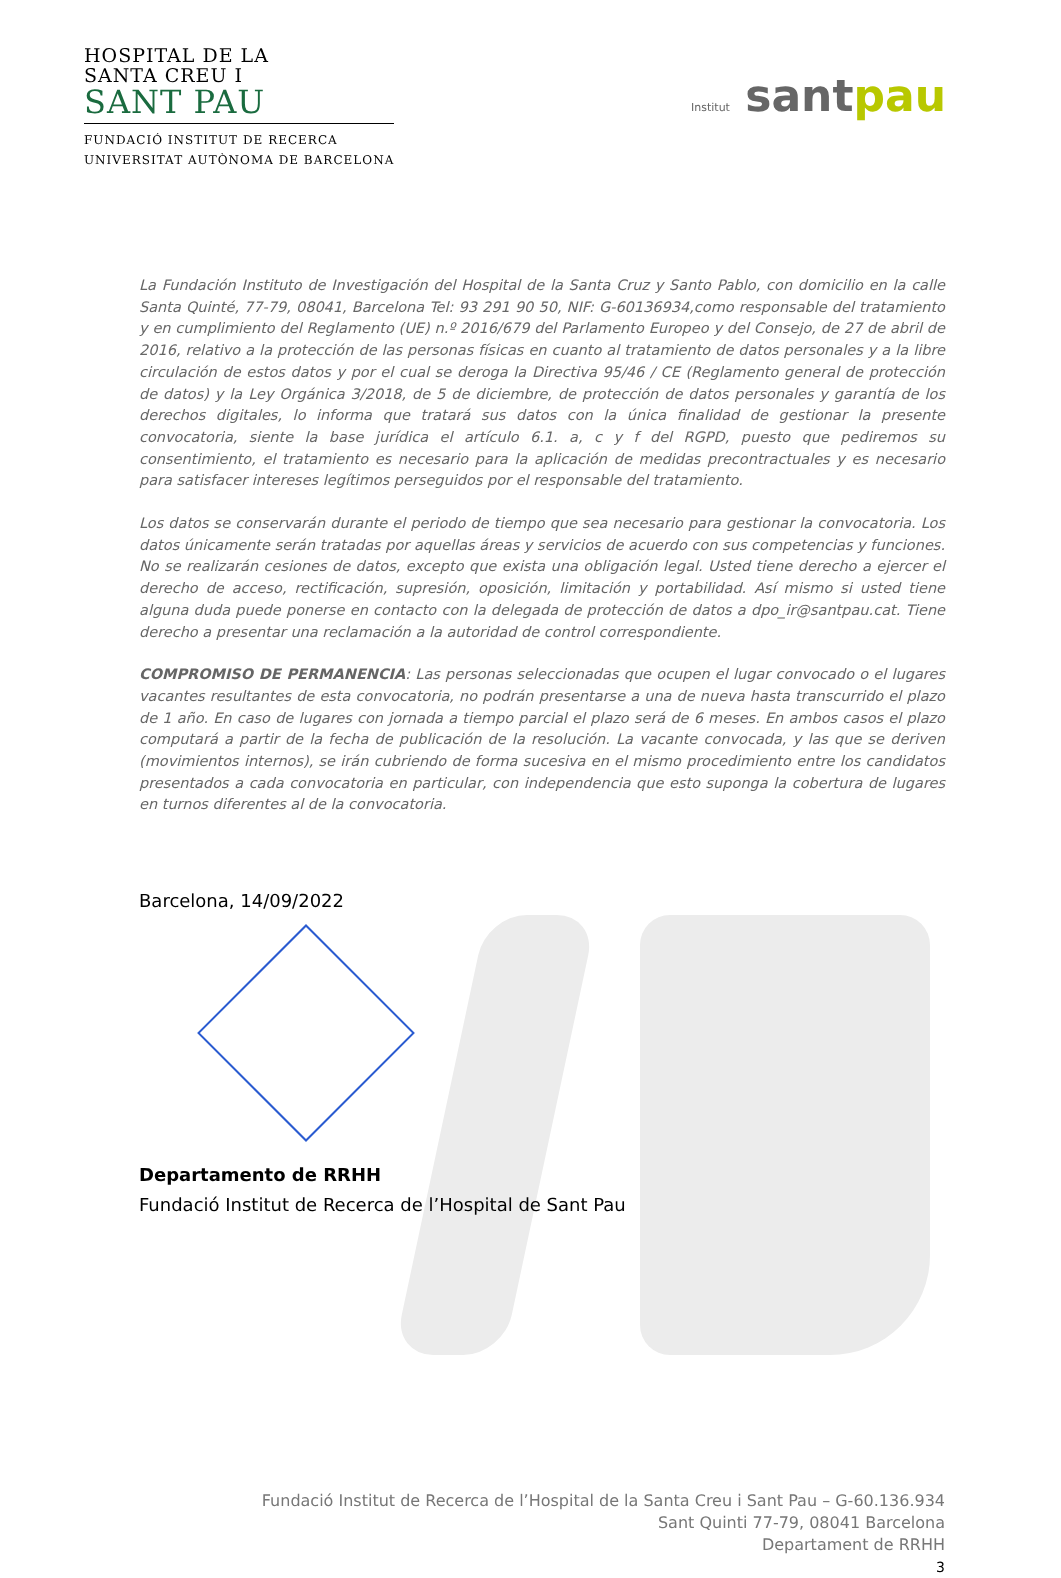HOSPITAL DE LA
SANTA CREU I
SANT PAU
FUNDACIÓ INSTITUT DE RECERCA
UNIVERSITAT AUTÒNOMA DE BARCELONA
Institut santpau
La Fundación Instituto de Investigación del Hospital de la Santa Cruz y Santo Pablo, con domicilio en la calle Santa Quinté, 77-79, 08041, Barcelona Tel: 93 291 90 50, NIF: G-60136934,como responsable del tratamiento y en cumplimiento del Reglamento (UE) n.º 2016/679 del Parlamento Europeo y del Consejo, de 27 de abril de 2016, relativo a la protección de las personas físicas en cuanto al tratamiento de datos personales y a la libre circulación de estos datos y por el cual se deroga la Directiva 95/46 / CE (Reglamento general de protección de datos) y la Ley Orgánica 3/2018, de 5 de diciembre, de protección de datos personales y garantía de los derechos digitales, lo informa que tratará sus datos con la única finalidad de gestionar la presente convocatoria, siente la base jurídica el artículo 6.1. a, c y f del RGPD, puesto que pediremos su consentimiento, el tratamiento es necesario para la aplicación de medidas precontractuales y es necesario para satisfacer intereses legítimos perseguidos por el responsable del tratamiento.
Los datos se conservarán durante el periodo de tiempo que sea necesario para gestionar la convocatoria. Los datos únicamente serán tratadas por aquellas áreas y servicios de acuerdo con sus competencias y funciones. No se realizarán cesiones de datos, excepto que exista una obligación legal. Usted tiene derecho a ejercer el derecho de acceso, rectificación, supresión, oposición, limitación y portabilidad. Así mismo si usted tiene alguna duda puede ponerse en contacto con la delegada de protección de datos a dpo_ir@santpau.cat. Tiene derecho a presentar una reclamación a la autoridad de control correspondiente.
COMPROMISO DE PERMANENCIA: Las personas seleccionadas que ocupen el lugar convocado o el lugares vacantes resultantes de esta convocatoria, no podrán presentarse a una de nueva hasta transcurrido el plazo de 1 año. En caso de lugares con jornada a tiempo parcial el plazo será de 6 meses. En ambos casos el plazo computará a partir de la fecha de publicación de la resolución. La vacante convocada, y las que se deriven (movimientos internos), se irán cubriendo de forma sucesiva en el mismo procedimiento entre los candidatos presentados a cada convocatoria en particular, con independencia que esto suponga la cobertura de lugares en turnos diferentes al de la convocatoria.
Barcelona, 14/09/2022
Departamento de RRHH
Fundació Institut de Recerca de l’Hospital de Sant Pau
Fundació Institut de Recerca de l’Hospital de la Santa Creu i Sant Pau – G-60.136.934
Sant Quinti 77-79, 08041 Barcelona
Departament de RRHH
3